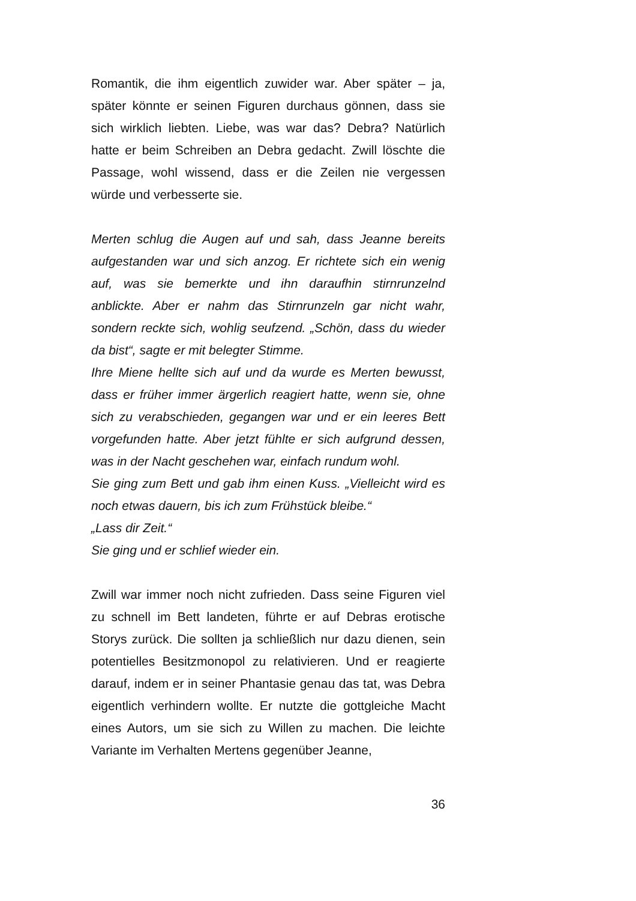Romantik, die ihm eigentlich zuwider war. Aber später – ja, später könnte er seinen Figuren durchaus gönnen, dass sie sich wirklich liebten. Liebe, was war das? Debra? Natürlich hatte er beim Schreiben an Debra gedacht. Zwill löschte die Passage, wohl wissend, dass er die Zeilen nie vergessen würde und verbesserte sie.
Merten schlug die Augen auf und sah, dass Jeanne bereits aufgestanden war und sich anzog. Er richtete sich ein wenig auf, was sie bemerkte und ihn daraufhin stirnrunzelnd anblickte. Aber er nahm das Stirnrunzeln gar nicht wahr, sondern reckte sich, wohlig seufzend. „Schön, dass du wieder da bist“, sagte er mit belegter Stimme.
Ihre Miene hellte sich auf und da wurde es Merten bewusst, dass er früher immer ärgerlich reagiert hatte, wenn sie, ohne sich zu verabschieden, gegangen war und er ein leeres Bett vorgefunden hatte. Aber jetzt fühlte er sich aufgrund dessen, was in der Nacht geschehen war, einfach rundum wohl.
Sie ging zum Bett und gab ihm einen Kuss. „Vielleicht wird es noch etwas dauern, bis ich zum Frühstück bleibe.“
„Lass dir Zeit.“
Sie ging und er schlief wieder ein.
Zwill war immer noch nicht zufrieden. Dass seine Figuren viel zu schnell im Bett landeten, führte er auf Debras erotische Storys zurück. Die sollten ja schließlich nur dazu dienen, sein potentielles Besitzmonopol zu relativieren. Und er reagierte darauf, indem er in seiner Phantasie genau das tat, was Debra eigentlich verhindern wollte. Er nutzte die gottgleiche Macht eines Autors, um sie sich zu Willen zu machen. Die leichte Variante im Verhalten Mertens gegenüber Jeanne,
36